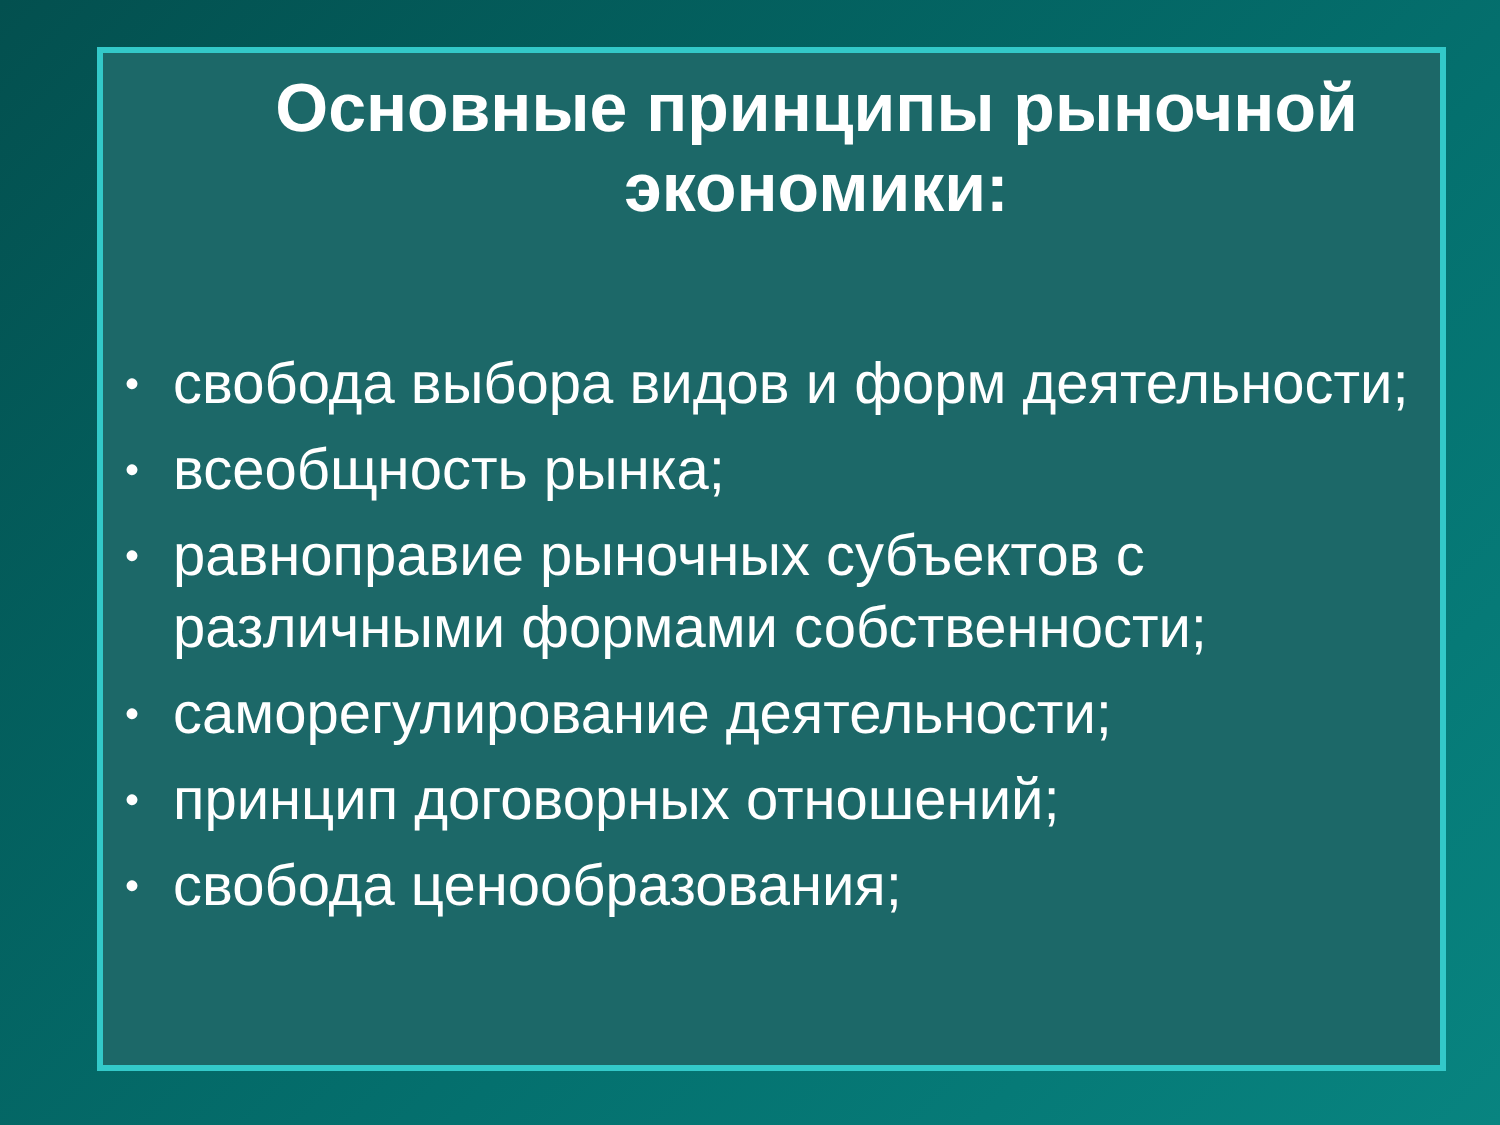Основные принципы рыночной экономики:
• свобода выбора видов и форм деятельности;
• всеобщность рынка;
• равноправие рыночных субъектов с различными формами собственности;
• саморегулирование деятельности;
• принцип договорных отношений;
• свобода ценообразования;